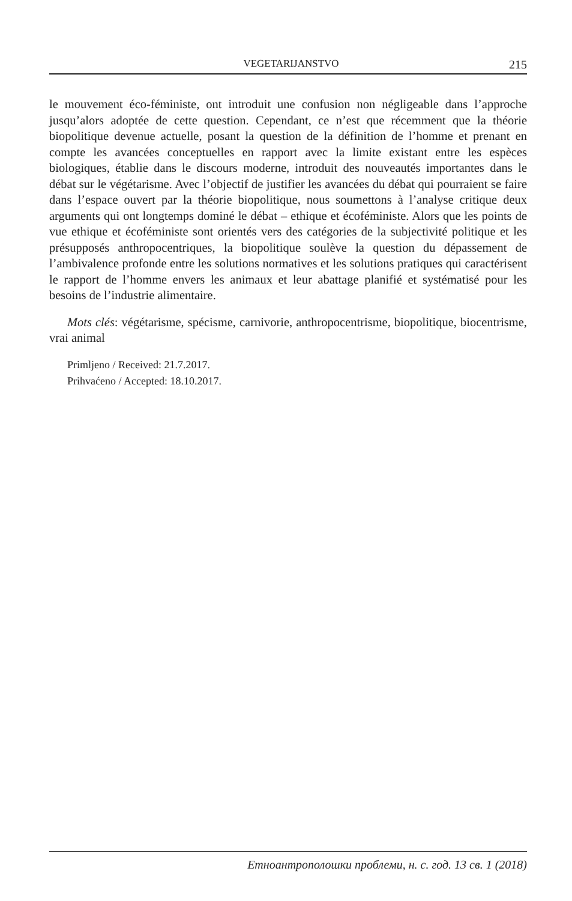VEGETARIJANSTVO 215
le mouvement éco-féministe, ont introduit une confusion non négligeable dans l’approche jusqu’alors adoptée de cette question. Cependant, ce n’est que récemment que la théorie biopolitique devenue actuelle, posant la question de la définition de l’homme et prenant en compte les avancées conceptuelles en rapport avec la limite existant entre les espèces biologiques, établie dans le discours moderne, introduit des nouveautés importantes dans le débat sur le végétarisme. Avec l’objectif de justifier les avancées du débat qui pourraient se faire dans l’espace ouvert par la théorie biopolitique, nous soumettons à l’analyse critique deux arguments qui ont longtemps dominé le débat – ethique et écoféministe. Alors que les points de vue ethique et écoféministe sont orientés vers des catégories de la subjectivité politique et les présupposés anthropocentriques, la biopolitique soulève la question du dépassement de l’ambivalence profonde entre les solutions normatives et les solutions pratiques qui caractérisent le rapport de l’homme envers les animaux et leur abattage planifié et systématisé pour les besoins de l’industrie alimentaire.
Mots clés: végétarisme, spécisme, carnivorie, anthropocentrisme, biopolitique, biocentrisme, vrai animal
Primljeno / Received: 21.7.2017.
Prihvaćeno / Accepted: 18.10.2017.
Етноантрополошки проблеми, н. с. год. 13 св. 1 (2018)